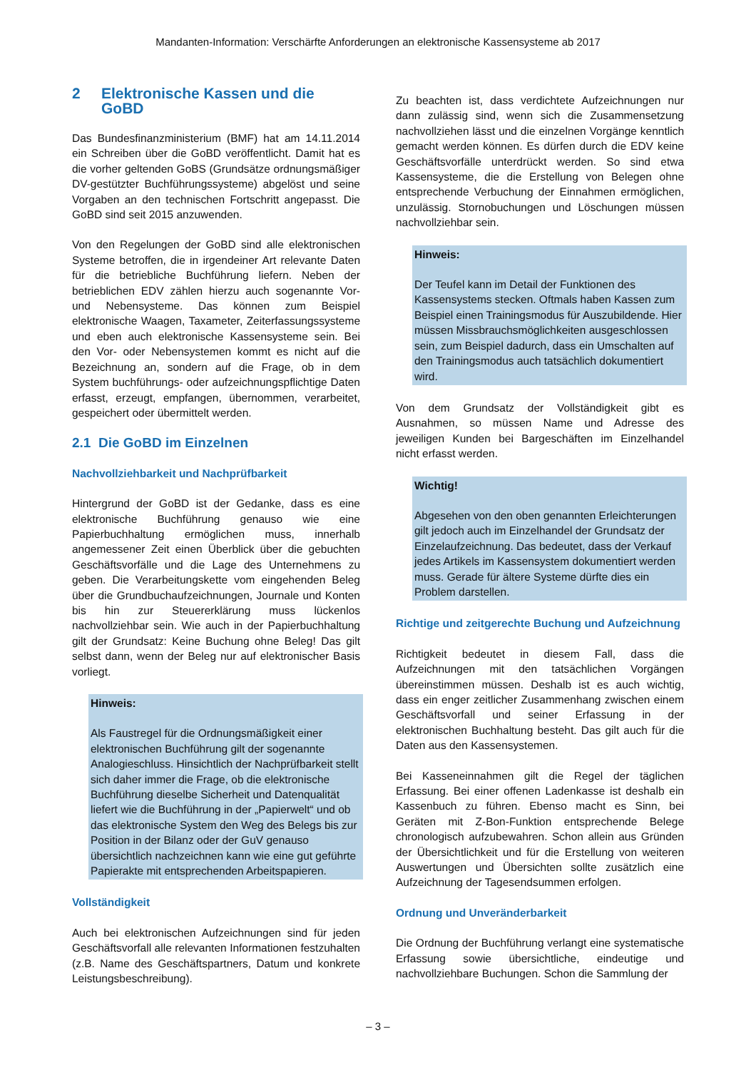Mandanten-Information: Verschärfte Anforderungen an elektronische Kassensysteme ab 2017
2 Elektronische Kassen und die GoBD
Das Bundesfinanzministerium (BMF) hat am 14.11.2014 ein Schreiben über die GoBD veröffentlicht. Damit hat es die vorher geltenden GoBS (Grundsätze ordnungsmäßiger DV-gestützter Buchführungssysteme) abgelöst und seine Vorgaben an den technischen Fortschritt angepasst. Die GoBD sind seit 2015 anzuwenden.
Von den Regelungen der GoBD sind alle elektronischen Systeme betroffen, die in irgendeiner Art relevante Daten für die betriebliche Buchführung liefern. Neben der betrieblichen EDV zählen hierzu auch sogenannte Vor- und Nebensysteme. Das können zum Beispiel elektronische Waagen, Taxameter, Zeiterfassungssysteme und eben auch elektronische Kassensysteme sein. Bei den Vor- oder Nebensystemen kommt es nicht auf die Bezeichnung an, sondern auf die Frage, ob in dem System buchführungs- oder aufzeichnungspflichtige Daten erfasst, erzeugt, empfangen, übernommen, verarbeitet, gespeichert oder übermittelt werden.
2.1 Die GoBD im Einzelnen
Nachvollziehbarkeit und Nachprüfbarkeit
Hintergrund der GoBD ist der Gedanke, dass es eine elektronische Buchführung genauso wie eine Papierbuchhaltung ermöglichen muss, innerhalb angemessener Zeit einen Überblick über die gebuchten Geschäftsvorfälle und die Lage des Unternehmens zu geben. Die Verarbeitungskette vom eingehenden Beleg über die Grundbuchaufzeichnungen, Journale und Konten bis hin zur Steuererklärung muss lückenlos nachvollziehbar sein. Wie auch in der Papierbuchhaltung gilt der Grundsatz: Keine Buchung ohne Beleg! Das gilt selbst dann, wenn der Beleg nur auf elektronischer Basis vorliegt.
Hinweis:
Als Faustregel für die Ordnungsmäßigkeit einer elektronischen Buchführung gilt der sogenannte Analogieschluss. Hinsichtlich der Nachprüfbarkeit stellt sich daher immer die Frage, ob die elektronische Buchführung dieselbe Sicherheit und Datenqualität liefert wie die Buchführung in der „Papierwelt“ und ob das elektronische System den Weg des Belegs bis zur Position in der Bilanz oder der GuV genauso übersichtlich nachzeichnen kann wie eine gut geführte Papierakte mit entsprechenden Arbeitspapieren.
Vollständigkeit
Auch bei elektronischen Aufzeichnungen sind für jeden Geschäftsvorfall alle relevanten Informationen festzuhalten (z.B. Name des Geschäftspartners, Datum und konkrete Leistungsbeschreibung).
Zu beachten ist, dass verdichtete Aufzeichnungen nur dann zulässig sind, wenn sich die Zusammensetzung nachvollziehen lässt und die einzelnen Vorgänge kenntlich gemacht werden können. Es dürfen durch die EDV keine Geschäftsvorfälle unterdrückt werden. So sind etwa Kassensysteme, die die Erstellung von Belegen ohne entsprechende Verbuchung der Einnahmen ermöglichen, unzulässig. Stornobuchungen und Löschungen müssen nachvollziehbar sein.
Hinweis:
Der Teufel kann im Detail der Funktionen des Kassensystems stecken. Oftmals haben Kassen zum Beispiel einen Trainingsmodus für Auszubildende. Hier müssen Missbrauchsmöglichkeiten ausgeschlossen sein, zum Beispiel dadurch, dass ein Umschalten auf den Trainingsmodus auch tatsächlich dokumentiert wird.
Von dem Grundsatz der Vollständigkeit gibt es Ausnahmen, so müssen Name und Adresse des jeweiligen Kunden bei Bargeschäften im Einzelhandel nicht erfasst werden.
Wichtig!
Abgesehen von den oben genannten Erleichterungen gilt jedoch auch im Einzelhandel der Grundsatz der Einzelaufzeichnung. Das bedeutet, dass der Verkauf jedes Artikels im Kassensystem dokumentiert werden muss. Gerade für ältere Systeme dürfte dies ein Problem darstellen.
Richtige und zeitgerechte Buchung und Aufzeichnung
Richtigkeit bedeutet in diesem Fall, dass die Aufzeichnungen mit den tatsächlichen Vorgängen übereinstimmen müssen. Deshalb ist es auch wichtig, dass ein enger zeitlicher Zusammenhang zwischen einem Geschäftsvorfall und seiner Erfassung in der elektronischen Buchhaltung besteht. Das gilt auch für die Daten aus den Kassensystemen.
Bei Kasseneinnahmen gilt die Regel der täglichen Erfassung. Bei einer offenen Ladenkasse ist deshalb ein Kassenbuch zu führen. Ebenso macht es Sinn, bei Geräten mit Z-Bon-Funktion entsprechende Belege chronologisch aufzubewahren. Schon allein aus Gründen der Übersichtlichkeit und für die Erstellung von weiteren Auswertungen und Übersichten sollte zusätzlich eine Aufzeichnung der Tagesendsummen erfolgen.
Ordnung und Unveränderbarkeit
Die Ordnung der Buchführung verlangt eine systematische Erfassung sowie übersichtliche, eindeutige und nachvollziehbare Buchungen. Schon die Sammlung der
– 3 –